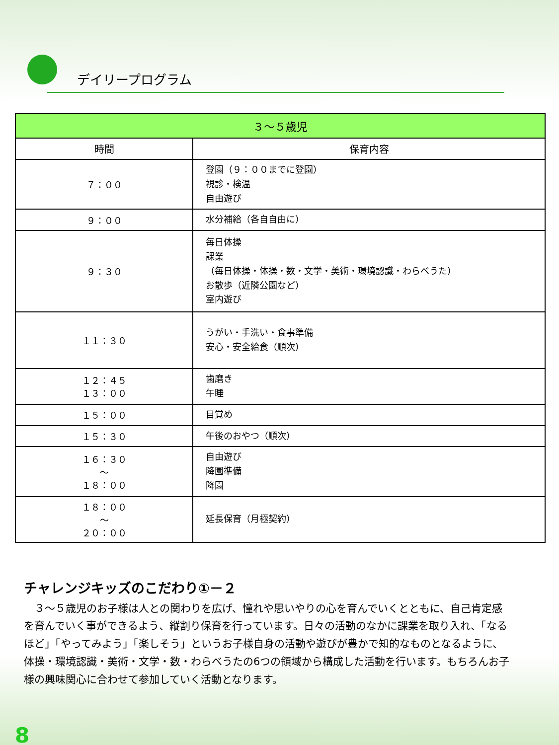デイリープログラム
| ３～５歳児 | |
| --- | --- |
| 時間 | 保育内容 |
| ７：００ | 登園（９：００までに登園） 視診・検温 自由遊び |
| ９：００ | 水分補給（各自自由に） |
| ９：３０ | 毎日体操 課業 （毎日体操・体操・数・文学・美術・環境認識・わらべうた） お散歩（近隣公園など） 室内遊び |
| １１：３０ | うがい・手洗い・食事準備 安心・安全給食（順次） |
| １２：４５ １３：００ | 歯磨き 午睡 |
| １５：００ | 目覚め |
| １５：３０ | 午後のおやつ（順次） |
| １６：３０ ～ １８：００ | 自由遊び 降園準備 降園 |
| １８：００ ～ ２０：００ | 延長保育（月極契約） |
チャレンジキッズのこだわり①－２
　３～５歳児のお子様は人との関わりを広げ、憧れや思いやりの心を育んでいくとともに、自己肯定感を育んでいく事ができるよう、縦割り保育を行っています。日々の活動のなかに課業を取り入れ、「なるほど」「やってみよう」「楽しそう」というお子様自身の活動や遊びが豊かで知的なものとなるように、体操・環境認識・美術・文学・数・わらべうたの6つの領域から構成した活動を行います。もちろんお子様の興味関心に合わせて参加していく活動となります。
8